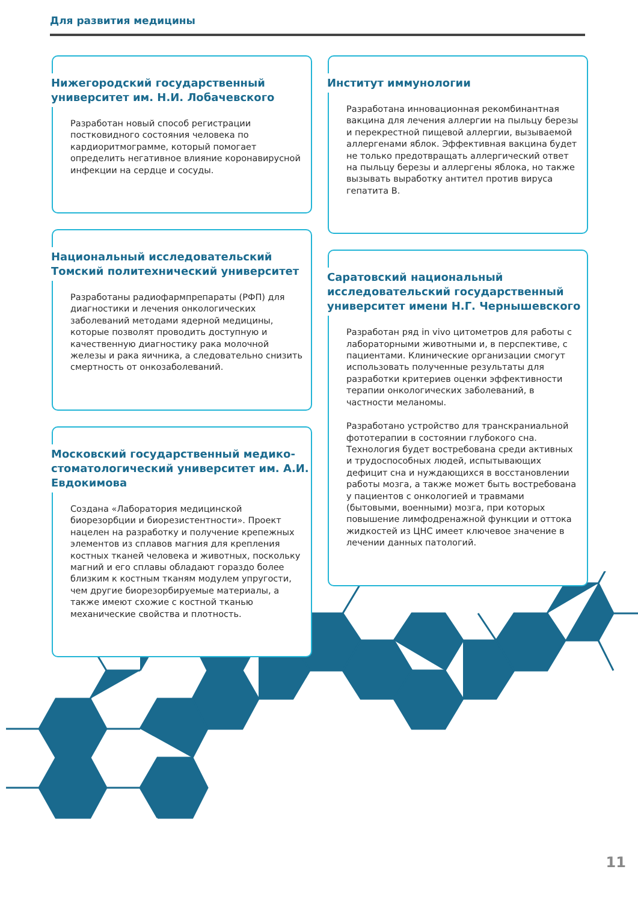Для развития медицины
Нижегородский государственный университет им. Н.И. Лобачевского
Разработан новый способ регистрации постковидного состояния человека по кардиоритмограмме, который помогает определить негативное влияние коронавирусной инфекции на сердце и сосуды.
Национальный исследовательский Томский политехнический университет
Разработаны радиофармпрепараты (РФП) для диагностики и лечения онкологических заболеваний методами ядерной медицины, которые позволят проводить доступную и качественную диагностику рака молочной железы и рака яичника, а следовательно снизить смертность от онкозаболеваний.
Московский государственный медико-стоматологический университет им. А.И. Евдокимова
Создана «Лаборатория медицинской биорезорбции и биорезистентности». Проект нацелен на разработку и получение крепежных элементов из сплавов магния для крепления костных тканей человека и животных, поскольку магний и его сплавы обладают гораздо более близким к костным тканям модулем упругости, чем другие биорезорбируемые материалы, а также имеют схожие с костной тканью механические свойства и плотность.
Институт иммунологии
Разработана инновационная рекомбинантная вакцина для лечения аллергии на пыльцу березы и перекрестной пищевой аллергии, вызываемой аллергенами яблок. Эффективная вакцина будет не только предотвращать аллергический ответ на пыльцу березы и аллергены яблока, но также вызывать выработку антител против вируса гепатита B.
Саратовский национальный исследовательский государственный университет имени Н.Г. Чернышевского
Разработан ряд in vivo цитометров для работы с лабораторными животными и, в перспективе, с пациентами. Клинические организации смогут использовать полученные результаты для разработки критериев оценки эффективности терапии онкологических заболеваний, в частности меланомы.
Разработано устройство для транскраниальной фототерапии в состоянии глубокого сна. Технология будет востребована среди активных и трудоспособных людей, испытывающих дефицит сна и нуждающихся в восстановлении работы мозга, а также может быть востребована у пациентов с онкологией и травмами (бытовыми, военными) мозга, при которых повышение лимфодренажной функции и оттока жидкостей из ЦНС имеет ключевое значение в лечении данных патологий.
11